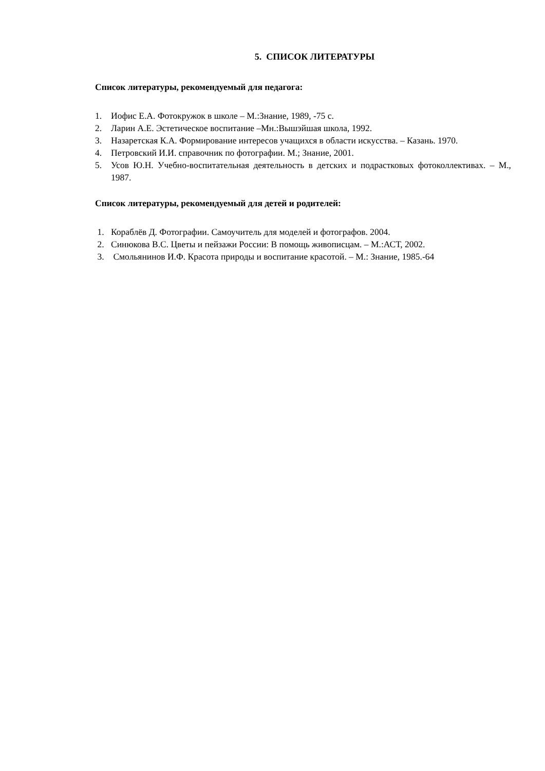5. СПИСОК ЛИТЕРАТУРЫ
Список литературы, рекомендуемый для педагога:
1. Иофис Е.А. Фотокружок в школе – М.:Знание, 1989, -75 с.
2. Ларин А.Е. Эстетическое воспитание –Мн.:Вышэйшая школа, 1992.
3. Назаретская К.А. Формирование интересов учащихся в области искусства. – Казань. 1970.
4. Петровский И.И. справочник по фотографии. М.; Знание, 2001.
5. Усов Ю.Н. Учебно-воспитательная деятельность в детских и подрастковых фотоколлективах. – М., 1987.
Список литературы, рекомендуемый для детей и родителей:
1. Кораблёв Д. Фотографии. Самоучитель для моделей и фотографов. 2004.
2. Синюкова В.С. Цветы и пейзажи России: В помощь живописцам. – М.:АСТ, 2002.
3. Смольянинов И.Ф. Красота природы и воспитание красотой. – М.: Знание, 1985.-64